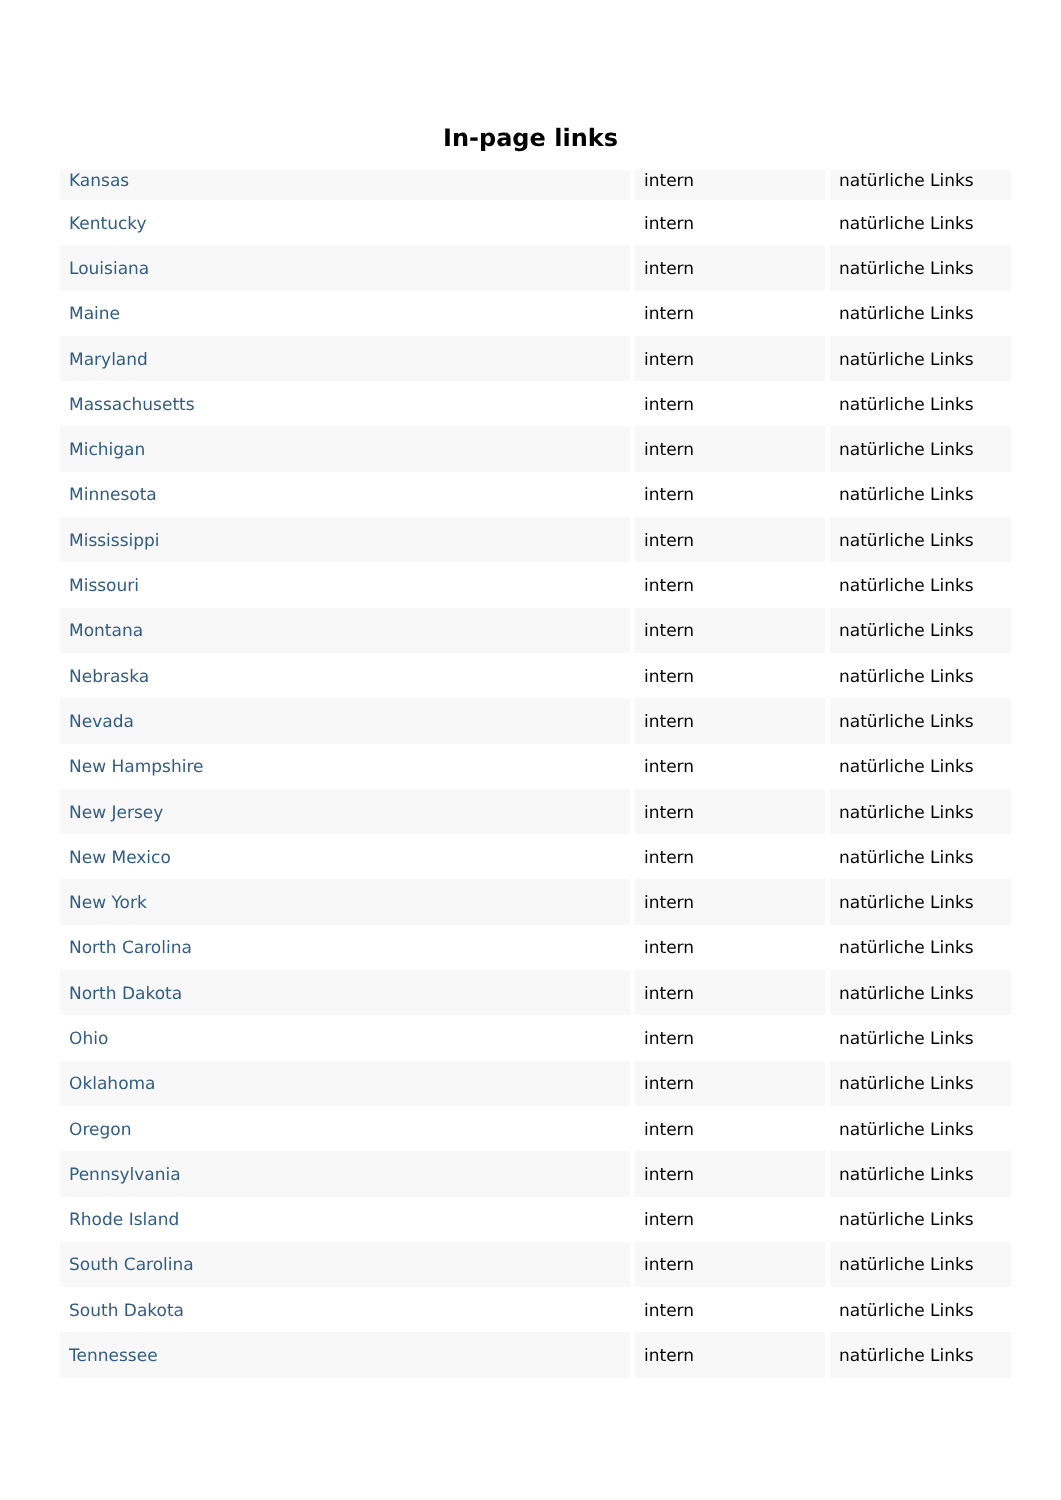In-page links
| Kansas | intern | natürliche Links |
| Kentucky | intern | natürliche Links |
| Louisiana | intern | natürliche Links |
| Maine | intern | natürliche Links |
| Maryland | intern | natürliche Links |
| Massachusetts | intern | natürliche Links |
| Michigan | intern | natürliche Links |
| Minnesota | intern | natürliche Links |
| Mississippi | intern | natürliche Links |
| Missouri | intern | natürliche Links |
| Montana | intern | natürliche Links |
| Nebraska | intern | natürliche Links |
| Nevada | intern | natürliche Links |
| New Hampshire | intern | natürliche Links |
| New Jersey | intern | natürliche Links |
| New Mexico | intern | natürliche Links |
| New York | intern | natürliche Links |
| North Carolina | intern | natürliche Links |
| North Dakota | intern | natürliche Links |
| Ohio | intern | natürliche Links |
| Oklahoma | intern | natürliche Links |
| Oregon | intern | natürliche Links |
| Pennsylvania | intern | natürliche Links |
| Rhode Island | intern | natürliche Links |
| South Carolina | intern | natürliche Links |
| South Dakota | intern | natürliche Links |
| Tennessee | intern | natürliche Links |